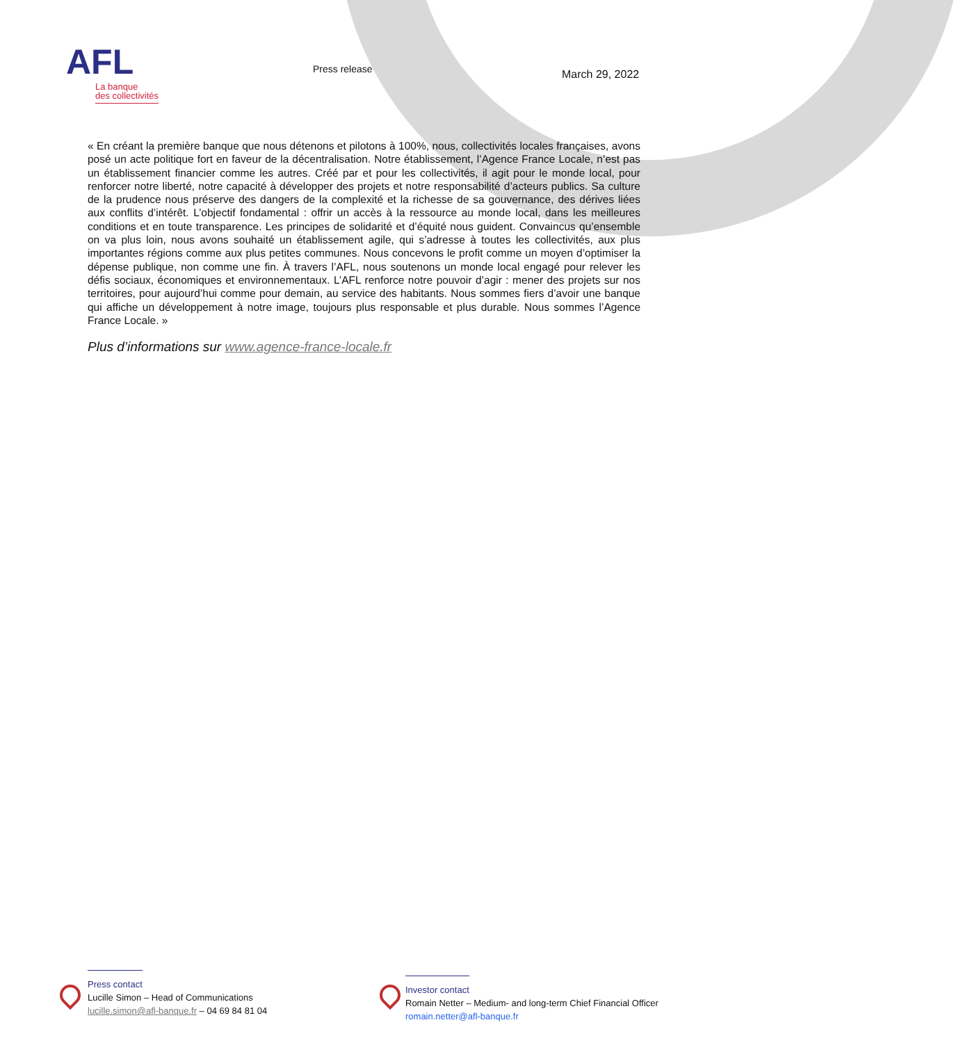AFL
La banque
des collectivités
Press release March 29, 2022
« En créant la première banque que nous détenons et pilotons à 100%, nous, collectivités locales françaises, avons posé un acte politique fort en faveur de la décentralisation. Notre établissement, l’Agence France Locale, n’est pas un établissement financier comme les autres. Créé par et pour les collectivités, il agit pour le monde local, pour renforcer notre liberté, notre capacité à développer des projets et notre responsabilité d’acteurs publics. Sa culture de la prudence nous préserve des dangers de la complexité et la richesse de sa gouvernance, des dérives liées aux conflits d’intérêt. L’objectif fondamental : offrir un accès à la ressource au monde local, dans les meilleures conditions et en toute transparence. Les principes de solidarité et d’équité nous guident. Convaincus qu’ensemble on va plus loin, nous avons souhaité un établissement agile, qui s’adresse à toutes les collectivités, aux plus importantes régions comme aux plus petites communes. Nous concevons le profit comme un moyen d’optimiser la dépense publique, non comme une fin. À travers l’AFL, nous soutenons un monde local engagé pour relever les défis sociaux, économiques et environnementaux. L’AFL renforce notre pouvoir d’agir : mener des projets sur nos territoires, pour aujourd’hui comme pour demain, au service des habitants. Nous sommes fiers d’avoir une banque qui affiche un développement à notre image, toujours plus responsable et plus durable. Nous sommes l’Agence France Locale. »
Plus d’informations sur www.agence-france-locale.fr
Press contact
Lucille Simon – Head of Communications
lucille.simon@afl-banque.fr – 04 69 84 81 04
Investor contact
Romain Netter – Medium- and long-term Chief Financial Officer
romain.netter@afl-banque.fr